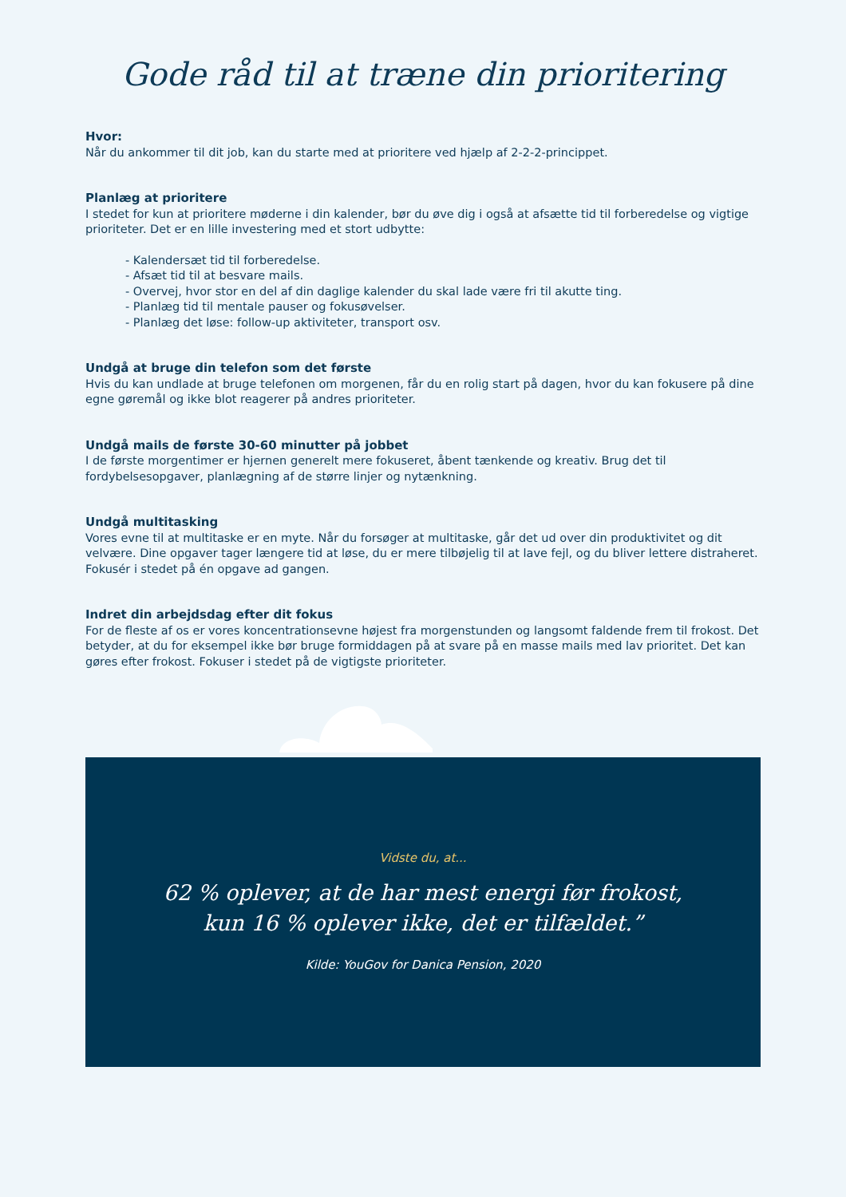Gode råd til at træne din prioritering
Hvor:
Når du ankommer til dit job, kan du starte med at prioritere ved hjælp af 2-2-2-princippet.
Planlæg at prioritere
I stedet for kun at prioritere møderne i din kalender, bør du øve dig i også at afsætte tid til forberedelse og vigtige prioriteter. Det er en lille investering med et stort udbytte:
- Kalendersæt tid til forberedelse.
- Afsæt tid til at besvare mails.
- Overvej, hvor stor en del af din daglige kalender du skal lade være fri til akutte ting.
- Planlæg tid til mentale pauser og fokusøvelser.
- Planlæg det løse: follow-up aktiviteter, transport osv.
Undgå at bruge din telefon som det første
Hvis du kan undlade at bruge telefonen om morgenen, får du en rolig start på dagen, hvor du kan fokusere på dine egne gøremål og ikke blot reagerer på andres prioriteter.
Undgå mails de første 30-60 minutter på jobbet
I de første morgentimer er hjernen generelt mere fokuseret, åbent tænkende og kreativ. Brug det til fordybelsesopgaver, planlægning af de større linjer og nytænkning.
Undgå multitasking
Vores evne til at multitaske er en myte. Når du forsøger at multitaske, går det ud over din produktivitet og dit velvære. Dine opgaver tager længere tid at løse, du er mere tilbøjelig til at lave fejl, og du bliver lettere distraheret. Fokusér i stedet på én opgave ad gangen.
Indret din arbejdsdag efter dit fokus
For de fleste af os er vores koncentrationsevne højest fra morgenstunden og langsomt faldende frem til frokost. Det betyder, at du for eksempel ikke bør bruge formiddagen på at svare på en masse mails med lav prioritet. Det kan gøres efter frokost. Fokuser i stedet på de vigtigste prioriteter.
Vidste du, at...
62 % oplever, at de har mest energi før frokost,
kun 16 % oplever ikke, det er tilfældet.”
Kilde: YouGov for Danica Pension, 2020